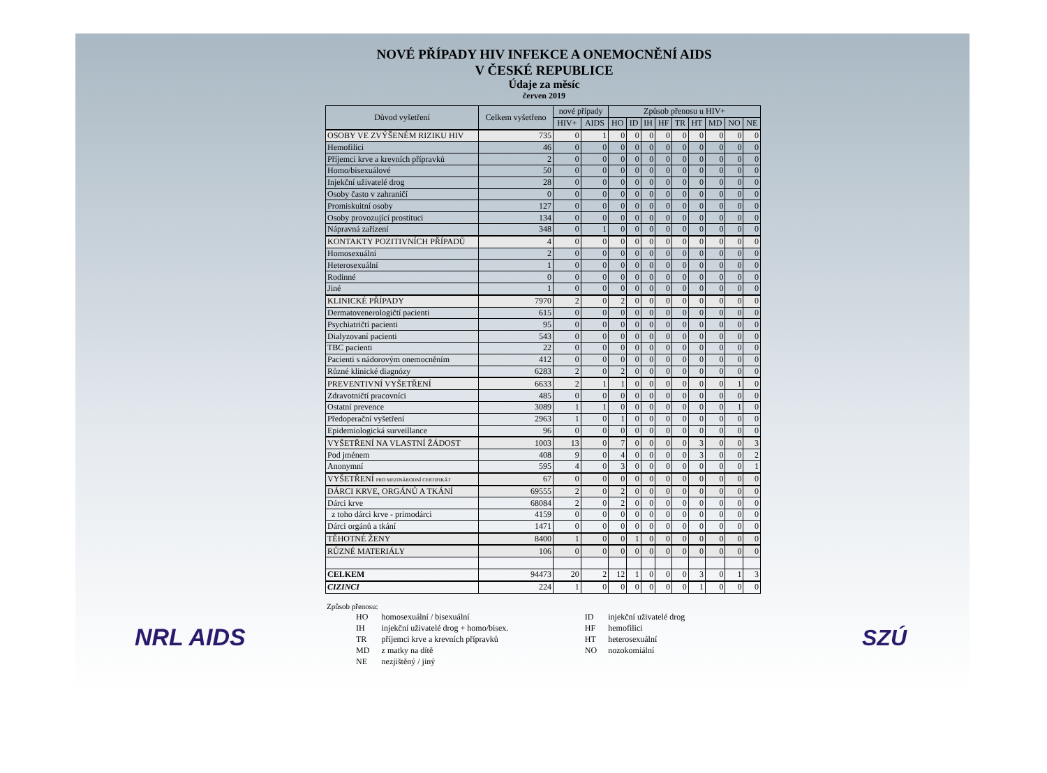NOVÉ PŘÍPADY HIV INFEKCE A ONEMOCNĚNÍ AIDS
V ČESKÉ REPUBLICE
Údaje za měsíc
červen 2019
| Důvod vyšetření | Celkem vyšetřeno | nové případy | | Způsob přenosu u HIV+ | | | | | | | | |
| --- | --- | --- | --- | --- | --- | --- | --- | --- | --- | --- | --- | --- |
| | | HIV+ | AIDS | HO | ID | IH | HF | TR | HT | MD | NO | NE |
| OSOBY VE ZVÝŠENÉM RIZIKU HIV | 735 | 0 | 1 | 0 | 0 | 0 | 0 | 0 | 0 | 0 | 0 | 0 |
| Hemofilici | 46 | 0 | 0 | 0 | 0 | 0 | 0 | 0 | 0 | 0 | 0 | 0 |
| Příjemci krve a krevních přípravků | 2 | 0 | 0 | 0 | 0 | 0 | 0 | 0 | 0 | 0 | 0 | 0 |
| Homo/bisexuálové | 50 | 0 | 0 | 0 | 0 | 0 | 0 | 0 | 0 | 0 | 0 | 0 |
| Injekční uživatelé drog | 28 | 0 | 0 | 0 | 0 | 0 | 0 | 0 | 0 | 0 | 0 | 0 |
| Osoby často v zahraničí | 0 | 0 | 0 | 0 | 0 | 0 | 0 | 0 | 0 | 0 | 0 | 0 |
| Promiskuitní osoby | 127 | 0 | 0 | 0 | 0 | 0 | 0 | 0 | 0 | 0 | 0 | 0 |
| Osoby provozující prostituci | 134 | 0 | 0 | 0 | 0 | 0 | 0 | 0 | 0 | 0 | 0 | 0 |
| Nápravná zařízení | 348 | 0 | 1 | 0 | 0 | 0 | 0 | 0 | 0 | 0 | 0 | 0 |
| KONTAKTY POZITIVNÍCH PŘÍPADŮ | 4 | 0 | 0 | 0 | 0 | 0 | 0 | 0 | 0 | 0 | 0 | 0 |
| Homosexuální | 2 | 0 | 0 | 0 | 0 | 0 | 0 | 0 | 0 | 0 | 0 | 0 |
| Heterosexuální | 1 | 0 | 0 | 0 | 0 | 0 | 0 | 0 | 0 | 0 | 0 | 0 |
| Rodinné | 0 | 0 | 0 | 0 | 0 | 0 | 0 | 0 | 0 | 0 | 0 | 0 |
| Jiné | 1 | 0 | 0 | 0 | 0 | 0 | 0 | 0 | 0 | 0 | 0 | 0 |
| KLINICKÉ PŘÍPADY | 7970 | 2 | 0 | 2 | 0 | 0 | 0 | 0 | 0 | 0 | 0 | 0 |
| Dermatovenerologičtí pacienti | 615 | 0 | 0 | 0 | 0 | 0 | 0 | 0 | 0 | 0 | 0 | 0 |
| Psychiatričtí pacienti | 95 | 0 | 0 | 0 | 0 | 0 | 0 | 0 | 0 | 0 | 0 | 0 |
| Dialyzovaní pacienti | 543 | 0 | 0 | 0 | 0 | 0 | 0 | 0 | 0 | 0 | 0 | 0 |
| TBC pacienti | 22 | 0 | 0 | 0 | 0 | 0 | 0 | 0 | 0 | 0 | 0 | 0 |
| Pacienti s nádorovým onemocněním | 412 | 0 | 0 | 0 | 0 | 0 | 0 | 0 | 0 | 0 | 0 | 0 |
| Různé klinické diagnózy | 6283 | 2 | 0 | 2 | 0 | 0 | 0 | 0 | 0 | 0 | 0 | 0 |
| PREVENTIVNÍ VYŠETŘENÍ | 6633 | 2 | 1 | 1 | 0 | 0 | 0 | 0 | 0 | 0 | 1 | 0 |
| Zdravotničtí pracovníci | 485 | 0 | 0 | 0 | 0 | 0 | 0 | 0 | 0 | 0 | 0 | 0 |
| Ostatní prevence | 3089 | 1 | 1 | 0 | 0 | 0 | 0 | 0 | 0 | 0 | 1 | 0 |
| Předoperační vyšetření | 2963 | 1 | 0 | 1 | 0 | 0 | 0 | 0 | 0 | 0 | 0 | 0 |
| Epidemiologická surveillance | 96 | 0 | 0 | 0 | 0 | 0 | 0 | 0 | 0 | 0 | 0 | 0 |
| VYŠETŘENÍ NA VLASTNÍ ŽÁDOST | 1003 | 13 | 0 | 7 | 0 | 0 | 0 | 0 | 3 | 0 | 0 | 3 |
| Pod jménem | 408 | 9 | 0 | 4 | 0 | 0 | 0 | 0 | 3 | 0 | 0 | 2 |
| Anonymní | 595 | 4 | 0 | 3 | 0 | 0 | 0 | 0 | 0 | 0 | 0 | 1 |
| VYŠETŘENÍ PRO MEZINÁRODNÍ CERTIFIKÁT | 67 | 0 | 0 | 0 | 0 | 0 | 0 | 0 | 0 | 0 | 0 | 0 |
| DÁRCI KRVE, ORGÁNŮ A TKÁNÍ | 69555 | 2 | 0 | 2 | 0 | 0 | 0 | 0 | 0 | 0 | 0 | 0 |
| Dárci krve | 68084 | 2 | 0 | 2 | 0 | 0 | 0 | 0 | 0 | 0 | 0 | 0 |
| z toho dárci krve - primodárci | 4159 | 0 | 0 | 0 | 0 | 0 | 0 | 0 | 0 | 0 | 0 | 0 |
| Dárci orgánů a tkání | 1471 | 0 | 0 | 0 | 0 | 0 | 0 | 0 | 0 | 0 | 0 | 0 |
| TĚHOTNÉ ŽENY | 8400 | 1 | 0 | 0 | 1 | 0 | 0 | 0 | 0 | 0 | 0 | 0 |
| RŮZNÉ MATERIÁLY | 106 | 0 | 0 | 0 | 0 | 0 | 0 | 0 | 0 | 0 | 0 | 0 |
| CELKEM | 94473 | 20 | 2 | 12 | 1 | 0 | 0 | 0 | 3 | 0 | 1 | 3 |
| CIZINCI | 224 | 1 | 0 | 0 | 0 | 0 | 0 | 0 | 1 | 0 | 0 | 0 |
Způsob přenosu:
| HO | homosexuální / bisexuální | ID | injekční uživatelé drog |
| IH | injekční uživatelé drog + homo/bisex. | HF | hemofilici |
| TR | příjemci krve a krevních přípravků | HT | heterosexuální |
| MD | z matky na dítě | NO | nozokomiální |
| NE | nezjištěný / jiný | | |
NRL AIDS SZÚ